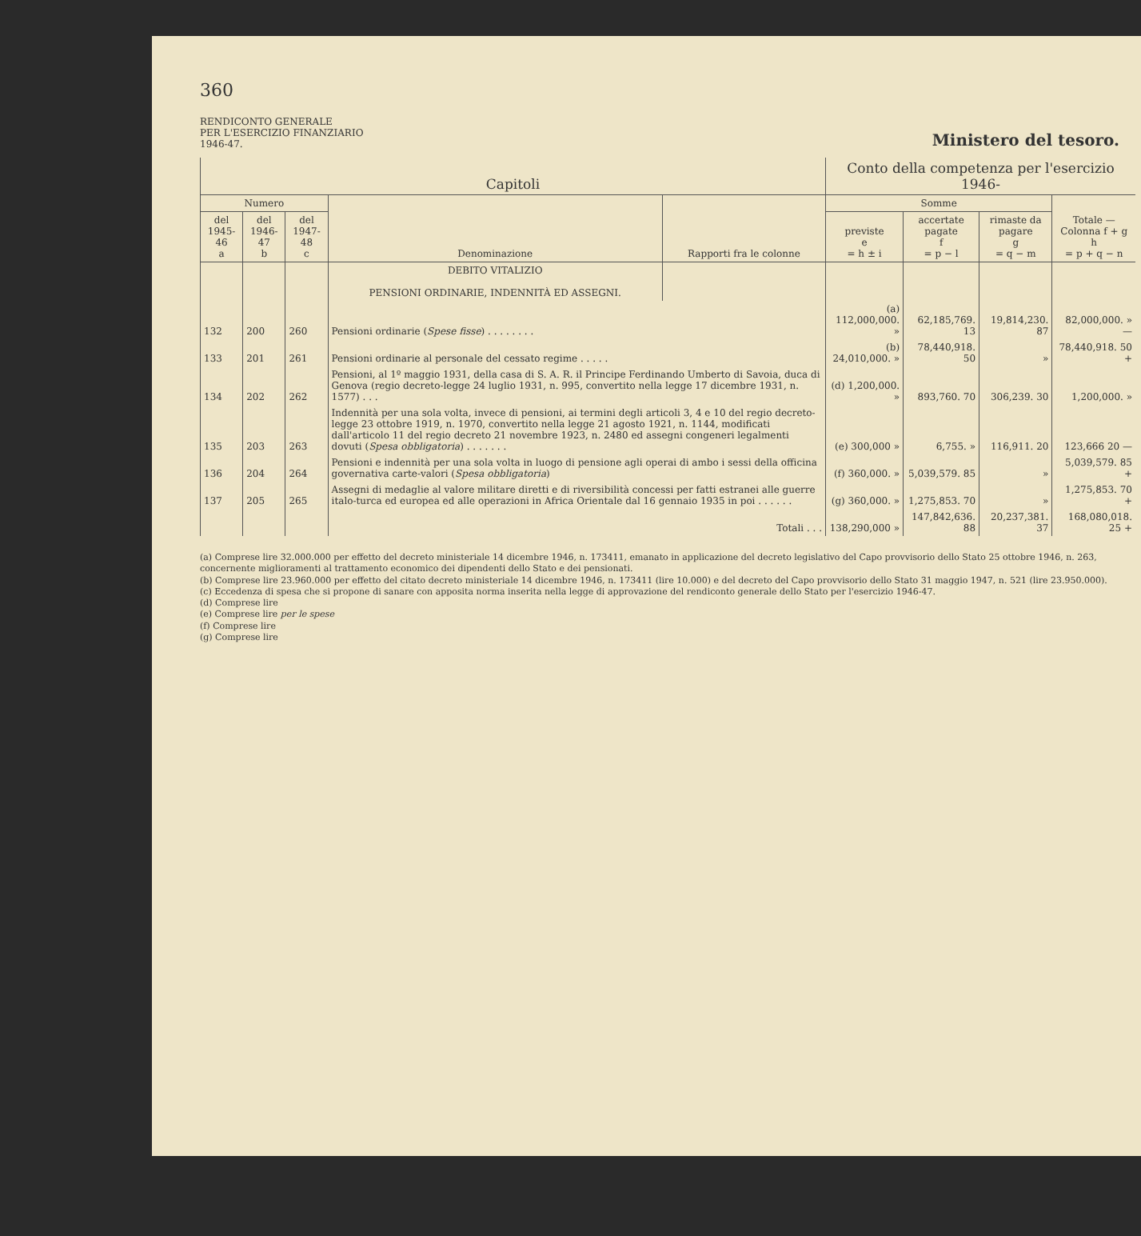360
RENDICONTO GENERALE
PER L'ESERCIZIO FINANZIARIO
1946-47.
Ministero del tesoro.
| Capitoli | | | | | Conto della competenza per l'esercizio 1946- | | | |
| --- | --- | --- | --- | --- | --- | --- | --- | --- |
| Numero | | | Denominazione | Rapporti fra le colonne | Somme | | | Totale — Colonna f + g h = p + q − n |
| del 1945-46 a | del 1946-47 b | del 1947-48 c | | | previste e = h ± i | accertate pagate f = p − l | rimaste da pagare g = q − m | |
| | | | DEBITO VITALIZIO PENSIONI ORDINARIE, INDENNITÀ ED ASSEGNI. | | | | | |
| 132 | 200 | 260 | Pensioni ordinarie ( Spese fisse ) . . . . . . . . | | (a) 112,000,000. » | 62,185,769. 13 | 19,814,230. 87 | 82,000,000. » — |
| 133 | 201 | 261 | Pensioni ordinarie al personale del cessato regime . . . . . | | (b) 24,010,000. » | 78,440,918. 50 | » | 78,440,918. 50 + |
| 134 | 202 | 262 | Pensioni, al 1º maggio 1931, della casa di S. A. R. il Principe Ferdinando Umberto di Savoia, duca di Genova (regio decreto-legge 24 luglio 1931, n. 995, convertito nella legge 17 dicembre 1931, n. 1577) . . . | | (d) 1,200,000. » | 893,760. 70 | 306,239. 30 | 1,200,000. » |
| 135 | 203 | 263 | Indennità per una sola volta, invece di pensioni, ai termini degli articoli 3, 4 e 10 del regio decreto-legge 23 ottobre 1919, n. 1970, convertito nella legge 21 agosto 1921, n. 1144, modificati dall'articolo 11 del regio decreto 21 novembre 1923, n. 2480 ed assegni congeneri legalmenti dovuti ( Spesa obbligatoria ) . . . . . . . | | (e) 300,000 » | 6,755. » | 116,911. 20 | 123,666 20 — |
| 136 | 204 | 264 | Pensioni e indennità per una sola volta in luogo di pensione agli operai di ambo i sessi della officina governativa carte-valori ( Spesa obbligatoria ) | | (f) 360,000. » | 5,039,579. 85 | » | 5,039,579. 85 + |
| 137 | 205 | 265 | Assegni di medaglie al valore militare diretti e di riversibilità concessi per fatti estranei alle guerre italo-turca ed europea ed alle operazioni in Africa Orientale dal 16 gennaio 1935 in poi . . . . . . | | (g) 360,000. » | 1,275,853. 70 | » | 1,275,853. 70 + |
| | | | Totali . . . | | 138,290,000 » | 147,842,636. 88 | 20,237,381. 37 | 168,080,018. 25 + |
(a) Comprese lire 32.000.000 per effetto del decreto ministeriale 14 dicembre 1946, n. 173411, emanato in applicazione del decreto legislativo del Capo provvisorio dello Stato 25 ottobre 1946, n. 263, concernente miglioramenti al trattamento economico dei dipendenti dello Stato e dei pensionati.
(b) Comprese lire 23.960.000 per effetto del citato decreto ministeriale 14 dicembre 1946, n. 173411 (lire 10.000) e del decreto del Capo provvisorio dello Stato 31 maggio 1947, n. 521 (lire 23.950.000).
(c) Eccedenza di spesa che si propone di sanare con apposita norma inserita nella legge di approvazione del rendiconto generale dello Stato per l'esercizio 1946-47.
(d) Comprese lire
(e) Comprese lire per le spese
(f) Comprese lire
(g) Comprese lire